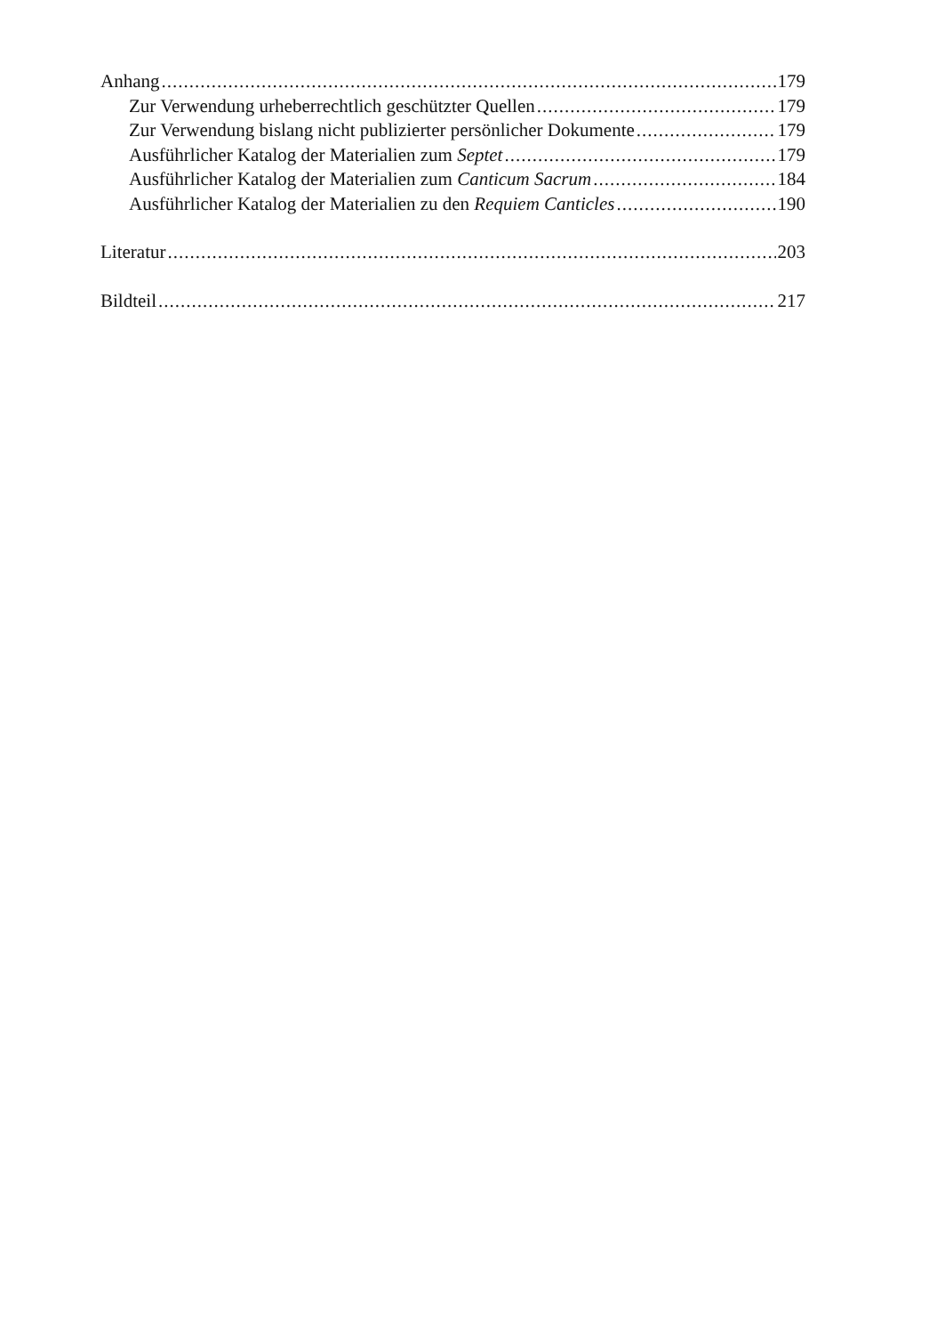Anhang 179
Zur Verwendung urheberrechtlich geschützter Quellen 179
Zur Verwendung bislang nicht publizierter persönlicher Dokumente 179
Ausführlicher Katalog der Materialien zum Septet 179
Ausführlicher Katalog der Materialien zum Canticum Sacrum 184
Ausführlicher Katalog der Materialien zu den Requiem Canticles 190
Literatur 203
Bildteil 217